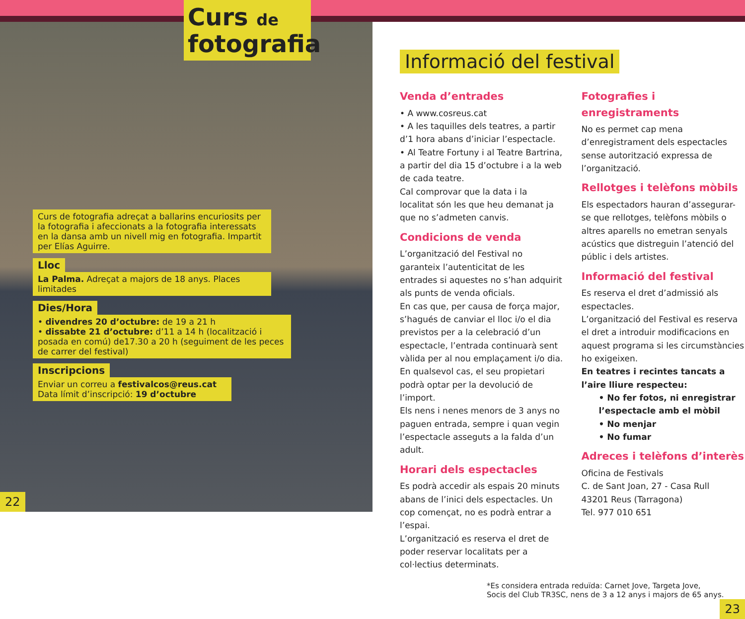Curs de
fotografia
Curs de fotografia adreçat a ballarins encuriosits per la fotografia i afeccionats a la fotografia interessats en la dansa amb un nivell mig en fotografia. Impartit per Elías Aguirre.
Lloc
La Palma. Adreçat a majors de 18 anys. Places limitades
Dies/Hora
• divendres 20 d’octubre: de 19 a 21 h
• dissabte 21 d’octubre: d’11 a 14 h (localització i posada en comú) de17.30 a 20 h (seguiment de les peces de carrer del festival)
Inscripcions
Enviar un correu a festivalcos@reus.cat
Data límit d’inscripció: 19 d’octubre
22
Informació del festival
Venda d’entrades
• A www.cosreus.cat
• A les taquilles dels teatres, a partir d’1 hora abans d’iniciar l’espectacle.
• Al Teatre Fortuny i al Teatre Bartrina, a partir del dia 15 d’octubre i a la web de cada teatre.
Cal comprovar que la data i la localitat són les que heu demanat ja que no s’admeten canvis.
Condicions de venda
L’organització del Festival no garanteix l’autenticitat de les entrades si aquestes no s’han adquirit als punts de venda oficials.
En cas que, per causa de força major, s’hagués de canviar el lloc i/o el dia previstos per a la celebració d’un espectacle, l’entrada continuarà sent vàlida per al nou emplaçament i/o dia. En qualsevol cas, el seu propietari podrà optar per la devolució de l’import.
Els nens i nenes menors de 3 anys no paguen entrada, sempre i quan vegin l’espectacle asseguts a la falda d’un adult.
Horari dels espectacles
Es podrà accedir als espais 20 minuts abans de l’inici dels espectacles. Un cop començat, no es podrà entrar a l’espai.
L’organització es reserva el dret de poder reservar localitats per a col·lectius determinats.
Fotografies i enregistraments
No es permet cap mena d’enregistrament dels espectacles sense autorització expressa de l’organització.
Rellotges i telèfons mòbils
Els espectadors hauran d’assegurar-se que rellotges, telèfons mòbils o altres aparells no emetran senyals acústics que distreguin l’atenció del públic i dels artistes.
Informació del festival
Es reserva el dret d’admissió als espectacles.
L’organització del Festival es reserva el dret a introduir modificacions en aquest programa si les circumstàncies ho exigeixen.
En teatres i recintes tancats a l’aire lliure respecteu:
• No fer fotos, ni enregistrar l’espectacle amb el mòbil
• No menjar
• No fumar
Adreces i telèfons d’interès
Oficina de Festivals
C. de Sant Joan, 27 - Casa Rull
43201 Reus (Tarragona)
Tel. 977 010 651
*Es considera entrada reduïda: Carnet Jove, Targeta Jove,
Socis del Club TR3SC, nens de 3 a 12 anys i majors de 65 anys.
23